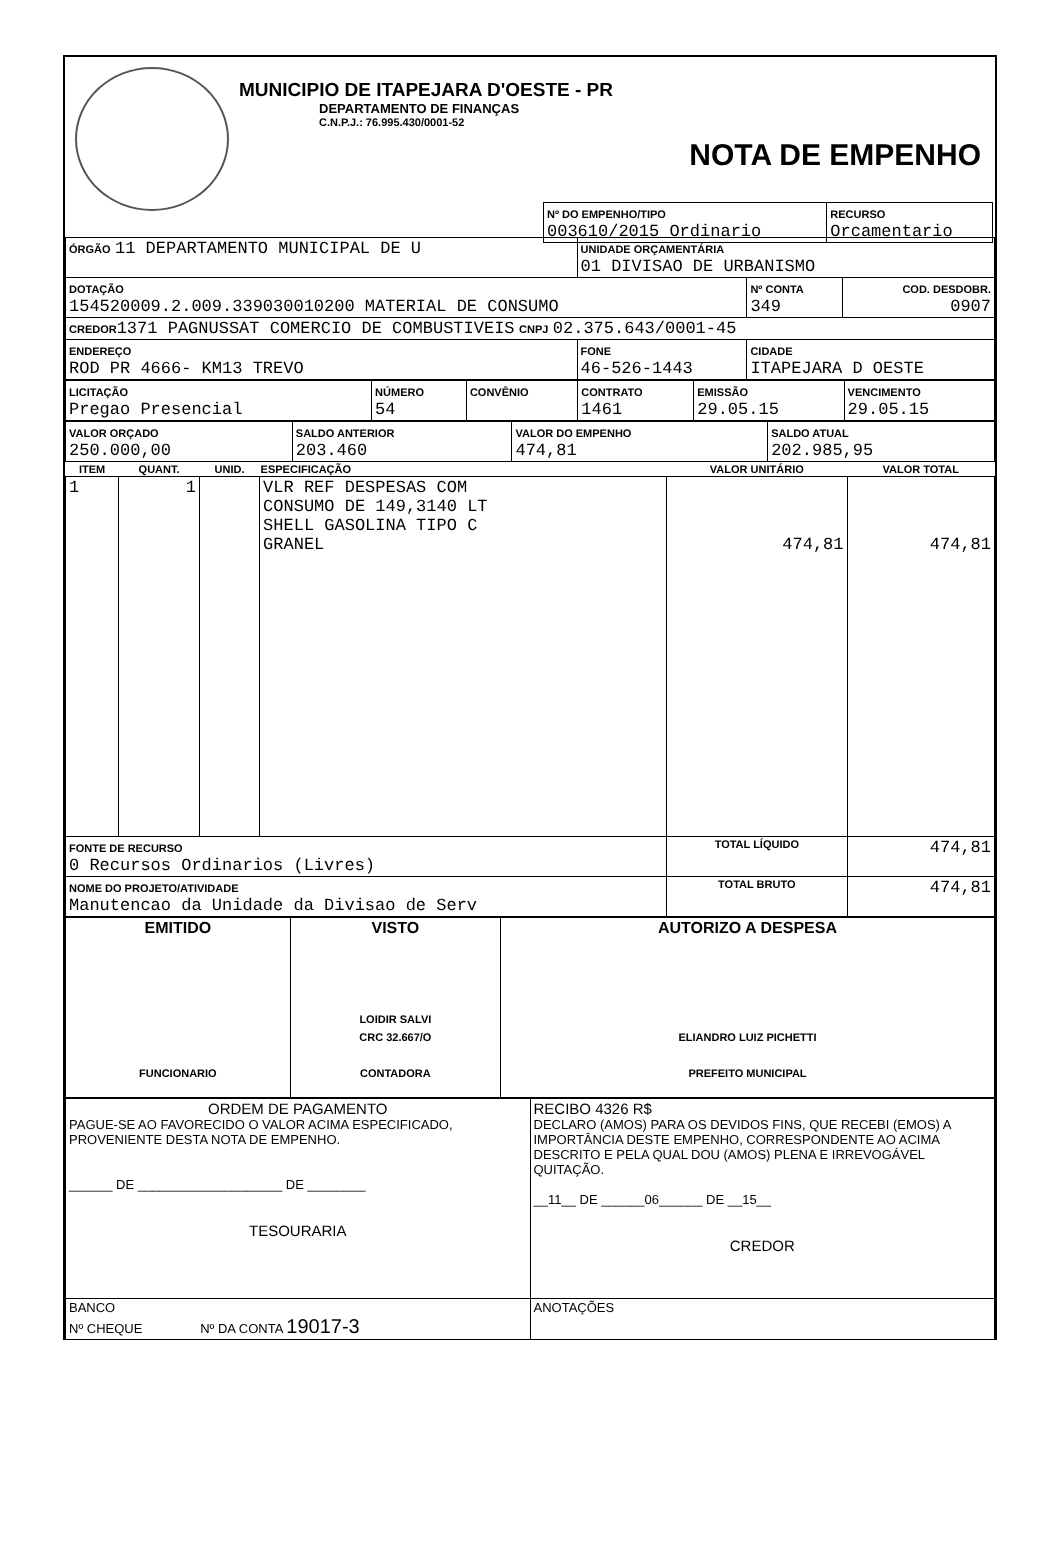MUNICIPIO DE ITAPEJARA D'OESTE - PR
DEPARTAMENTO DE FINANÇAS
C.N.P.J.: 76.995.430/0001-52
NOTA DE EMPENHO
| Nº DO EMPENHO/TIPO 003610/2015 Ordinario | RECURSO Orcamentario |
| ÓRGÃO 11 DEPARTAMENTO MUNICIPAL DE U | UNIDADE ORÇAMENTÁRIA 01 DIVISAO DE URBANISMO | | |
| DOTAÇÃO 154520009.2.009.339030010200 MATERIAL DE CONSUMO | | Nº CONTA 349 | COD. DESDOBR. 0907 |
| CREDOR 1371 PAGNUSSAT COMERCIO DE COMBUSTIVEIS CNPJ 02.375.643/0001-45 | | | |
| ENDEREÇO ROD PR 4666- KM13 TREVO | FONE 46-526-1443 | CIDADE ITAPEJARA D OESTE | |
| LICITAÇÃO Pregao Presencial | NÚMERO 54 | CONVÊNIO | CONTRATO 1461 | EMISSÃO 29.05.15 | VENCIMENTO 29.05.15 |
| VALOR ORÇADO 250.000,00 | SALDO ANTERIOR 203.460 | VALOR DO EMPENHO 474,81 | SALDO ATUAL 202.985,95 |
| ITEM | QUANT. | UNID. | ESPECIFICAÇÃO | VALOR UNITÁRIO | VALOR TOTAL |
| --- | --- | --- | --- | --- | --- |
| 1 | 1 | | VLR REF DESPESAS COM CONSUMO DE 149,3140 LT SHELL GASOLINA TIPO C GRANEL | 474,81 | 474,81 |
| FONTE DE RECURSO 0 Recursos Ordinarios (Livres) | | | | TOTAL LÍQUIDO | 474,81 |
| NOME DO PROJETO/ATIVIDADE Manutencao da Unidade da Divisao de Serv | | | | TOTAL BRUTO | 474,81 |
| EMITIDO FUNCIONARIO | VISTO LOIDIR SALVI CRC 32.667/O CONTADORA | AUTORIZO A DESPESA ELIANDRO LUIZ PICHETTI PREFEITO MUNICIPAL |
| ORDEM DE PAGAMENTO PAGUE-SE AO FAVORECIDO O VALOR ACIMA ESPECIFICADO, PROVENIENTE DESTA NOTA DE EMPENHO. ______ DE ____________________ DE ________ TESOURARIA | RECIBO 4326 R$ DECLARO (AMOS) PARA OS DEVIDOS FINS, QUE RECEBI (EMOS) A IMPORTÂNCIA DESTE EMPENHO, CORRESPONDENTE AO ACIMA DESCRITO E PELA QUAL DOU (AMOS) PLENA E IRREVOGÁVEL QUITAÇÃO. __11__ DE ______06______ DE __15__ CREDOR |
| BANCO Nº CHEQUE Nº DA CONTA 19017-3 | ANOTAÇÕES |